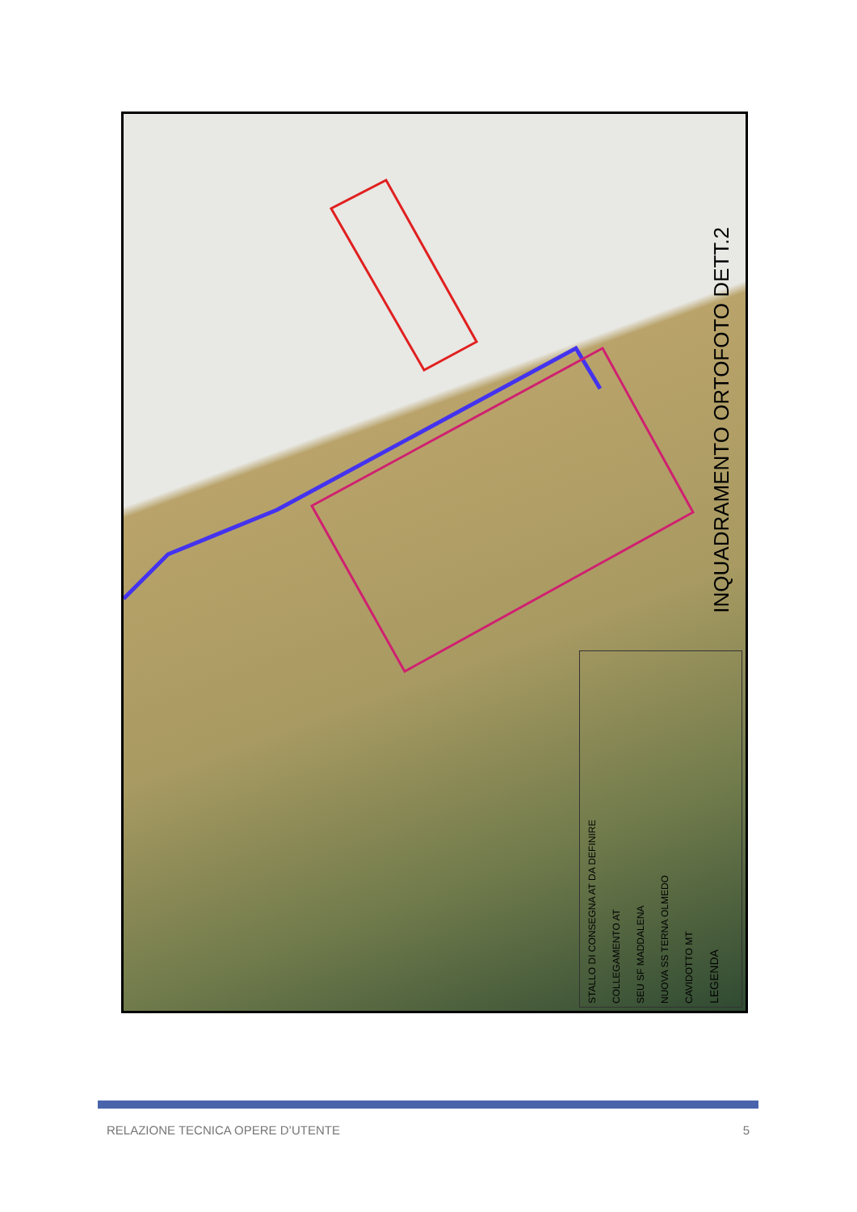INQUADRAMENTO ORTOFOTO DETT.2
STALLO DI CONSEGNA AT DA DEFINIRE
COLLEGAMENTO AT
SEU SF MADDALENA
NUOVA SS TERNA OLMEDO
CAVIDOTTO MT
LEGENDA
RELAZIONE TECNICA OPERE D’UTENTE 5